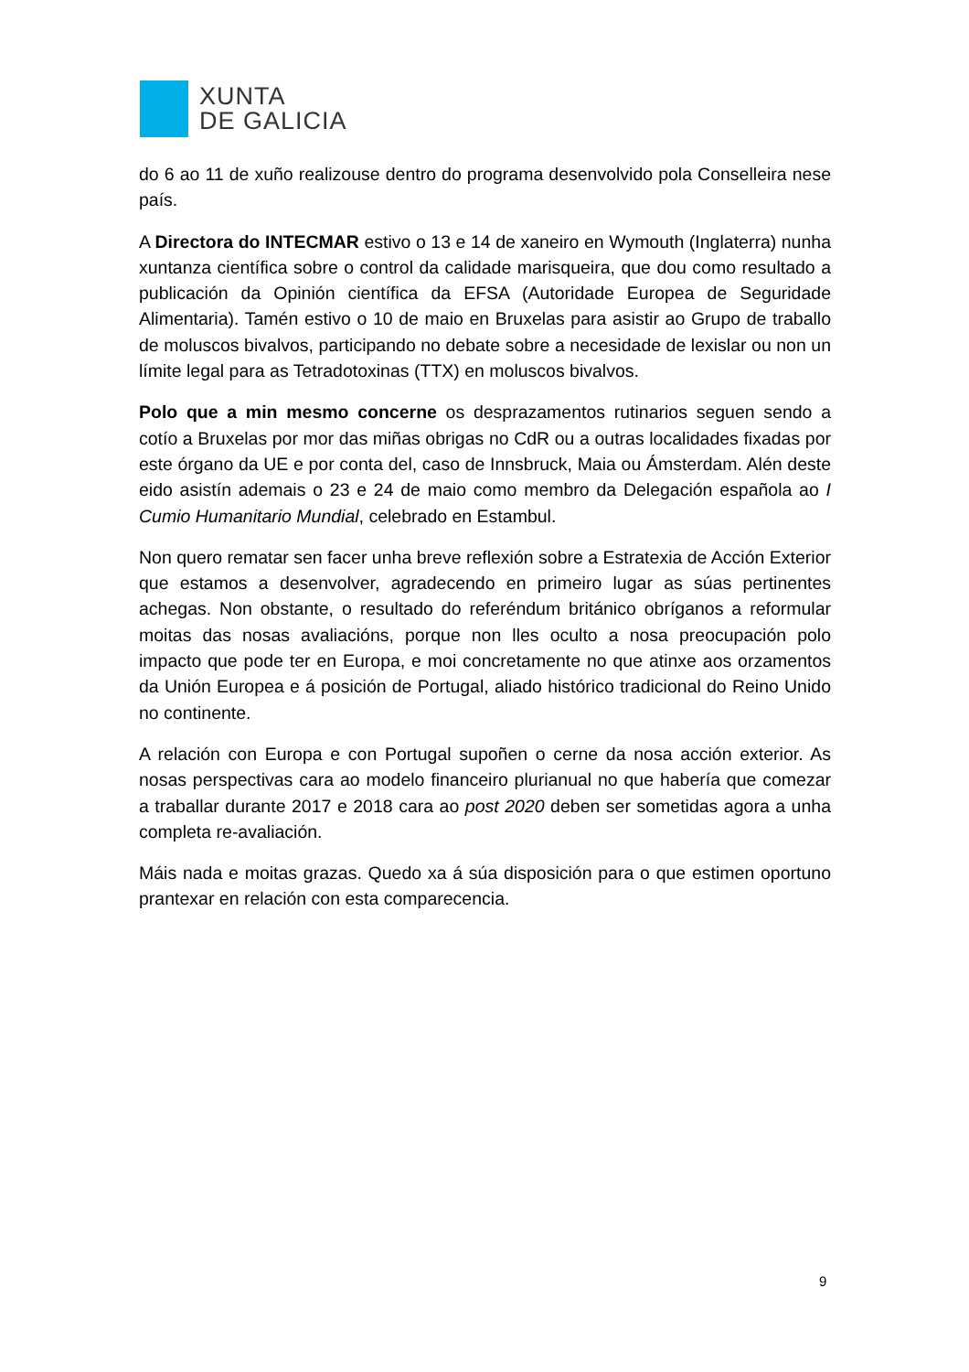XUNTA
DE GALICIA
do 6 ao 11 de xuño realizouse dentro do programa desenvolvido pola Conselleira nese país.
A Directora do INTECMAR estivo o 13 e 14 de xaneiro en Wymouth (Inglaterra) nunha xuntanza científica sobre o control da calidade marisqueira, que dou como resultado a publicación da Opinión científica da EFSA (Autoridade Europea de Seguridade Alimentaria). Tamén estivo o 10 de maio en Bruxelas para asistir ao Grupo de traballo de moluscos bivalvos, participando no debate sobre a necesidade de lexislar ou non un límite legal para as Tetradotoxinas (TTX) en moluscos bivalvos.
Polo que a min mesmo concerne os desprazamentos rutinarios seguen sendo a cotío a Bruxelas por mor das miñas obrigas no CdR ou a outras localidades fixadas por este órgano da UE e por conta del, caso de Innsbruck, Maia ou Ámsterdam. Alén deste eido asistín ademais o 23 e 24 de maio como membro da Delegación española ao I Cumio Humanitario Mundial, celebrado en Estambul.
Non quero rematar sen facer unha breve reflexión sobre a Estratexia de Acción Exterior que estamos a desenvolver, agradecendo en primeiro lugar as súas pertinentes achegas. Non obstante, o resultado do referéndum británico obríganos a reformular moitas das nosas avaliacións, porque non lles oculto a nosa preocupación polo impacto que pode ter en Europa, e moi concretamente no que atinxe aos orzamentos da Unión Europea e á posición de Portugal, aliado histórico tradicional do Reino Unido no continente.
A relación con Europa e con Portugal supoñen o cerne da nosa acción exterior. As nosas perspectivas cara ao modelo financeiro plurianual no que habería que comezar a traballar durante 2017 e 2018 cara ao post 2020 deben ser sometidas agora a unha completa re-avaliación.
Máis nada e moitas grazas. Quedo xa á súa disposición para o que estimen oportuno prantexar en relación con esta comparecencia.
9